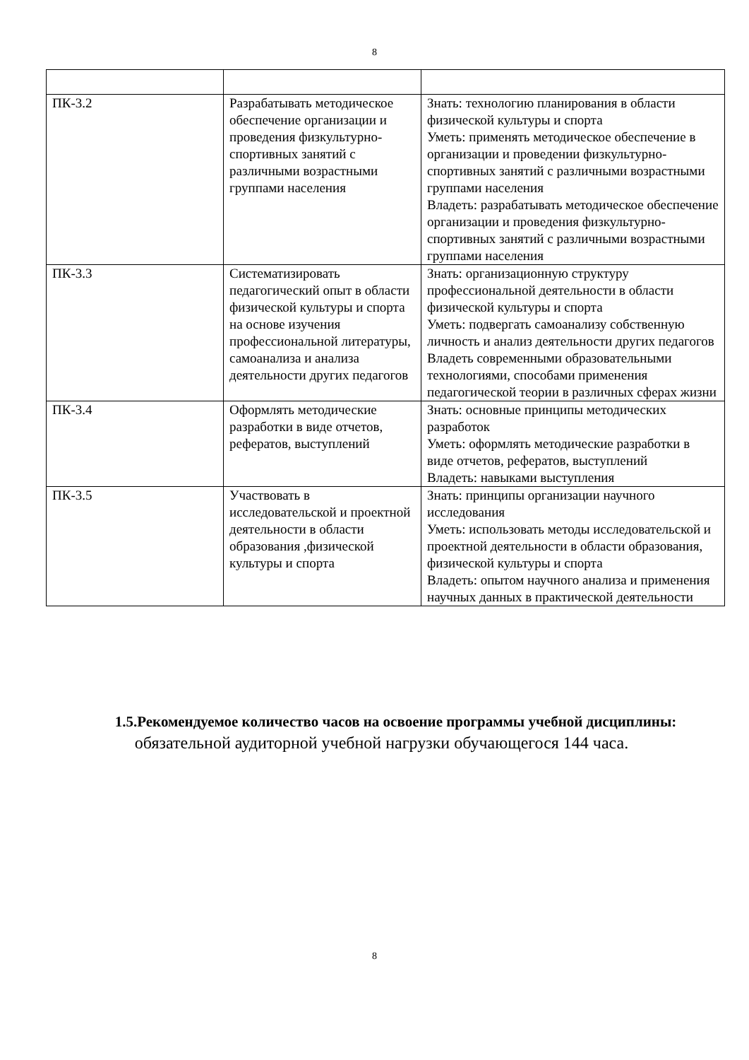8
| ПК-3.2 | Разрабатывать методическое обеспечение организации и проведения физкультурно-спортивных занятий с различными возрастными группами населения | Знать: технологию планирования в области физической культуры и спорта Уметь: применять методическое обеспечение в организации и проведении физкультурно-спортивных занятий с различными возрастными группами населения Владеть: разрабатывать методическое обеспечение организации и проведения физкультурно-спортивных занятий с различными возрастными группами населения |
| ПК-3.3 | Систематизировать педагогический опыт в области физической культуры и спорта на основе изучения профессиональной литературы, самоанализа и анализа деятельности других педагогов | Знать: организационную структуру профессиональной деятельности в области физической культуры и спорта Уметь: подвергать самоанализу собственную личность и анализ деятельности других педагогов Владеть современными образовательными технологиями, способами применения педагогической теории в различных сферах жизни |
| ПК-3.4 | Оформлять методические разработки в виде отчетов, рефератов, выступлений | Знать: основные принципы методических разработок Уметь: оформлять методические разработки в виде отчетов, рефератов, выступлений Владеть: навыками выступления |
| ПК-3.5 | Участвовать в исследовательской и проектной деятельности в области образования ,физической культуры и спорта | Знать: принципы организации научного исследования Уметь: использовать методы исследовательской и проектной деятельности в области образования, физической культуры и спорта Владеть: опытом научного анализа и применения научных данных в практической деятельности |
1.5.Рекомендуемое количество часов на освоение программы учебной дисциплины:
обязательной аудиторной учебной нагрузки обучающегося 144 часа.
8